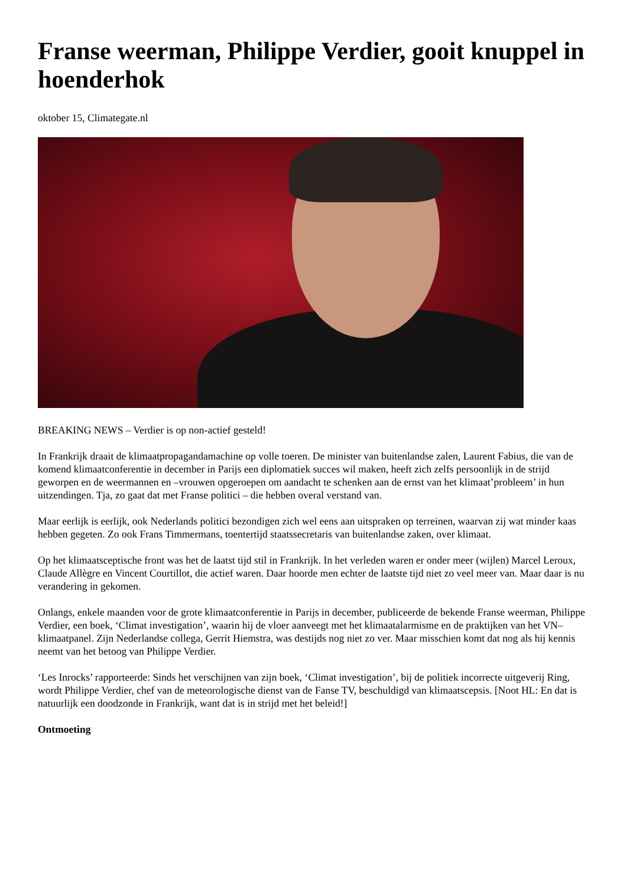Franse weerman, Philippe Verdier, gooit knuppel in hoenderhok
oktober 15, Climategate.nl
BREAKING NEWS – Verdier is op non-actief gesteld!
In Frankrijk draait de klimaatpropagandamachine op volle toeren. De minister van buitenlandse zalen, Laurent Fabius, die van de komend klimaatconferentie in december in Parijs een diplomatiek succes wil maken, heeft zich zelfs persoonlijk in de strijd geworpen en de weermannen en –vrouwen opgeroepen om aandacht te schenken aan de ernst van het klimaat’probleem’ in hun uitzendingen. Tja, zo gaat dat met Franse politici – die hebben overal verstand van.
Maar eerlijk is eerlijk, ook Nederlands politici bezondigen zich wel eens aan uitspraken op terreinen, waarvan zij wat minder kaas hebben gegeten. Zo ook Frans Timmermans, toentertijd staatssecretaris van buitenlandse zaken, over klimaat.
Op het klimaatsceptische front was het de laatst tijd stil in Frankrijk. In het verleden waren er onder meer (wijlen) Marcel Leroux, Claude Allègre en Vincent Courtillot, die actief waren. Daar hoorde men echter de laatste tijd niet zo veel meer van. Maar daar is nu verandering in gekomen.
Onlangs, enkele maanden voor de grote klimaatconferentie in Parijs in december, publiceerde de bekende Franse weerman, Philippe Verdier, een boek, ‘Climat investigation’, waarin hij de vloer aanveegt met het klimaatalarmisme en de praktijken van het VN–klimaatpanel. Zijn Nederlandse collega, Gerrit Hiemstra, was destijds nog niet zo ver. Maar misschien komt dat nog als hij kennis neemt van het betoog van Philippe Verdier.
‘Les Inrocks’ rapporteerde: Sinds het verschijnen van zijn boek, ‘Climat investigation’, bij de politiek incorrecte uitgeverij Ring, wordt Philippe Verdier, chef van de meteorologische dienst van de Fanse TV, beschuldigd van klimaatscepsis. [Noot HL: En dat is natuurlijk een doodzonde in Frankrijk, want dat is in strijd met het beleid!]
Ontmoeting